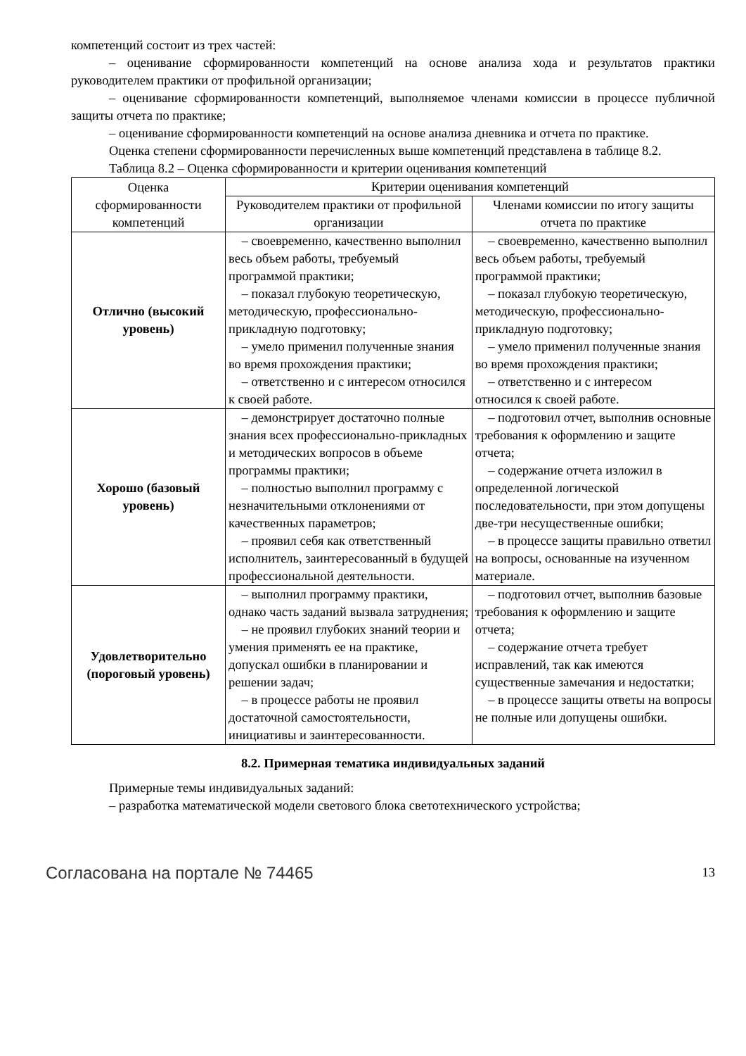компетенций состоит из трех частей:
– оценивание сформированности компетенций на основе анализа хода и результатов практики руководителем практики от профильной организации;
– оценивание сформированности компетенций, выполняемое членами комиссии в процессе публичной защиты отчета по практике;
– оценивание сформированности компетенций на основе анализа дневника и отчета по практике.
Оценка степени сформированности перечисленных выше компетенций представлена в таблице 8.2.
Таблица 8.2 – Оценка сформированности и критерии оценивания компетенций
| Оценка сформированности компетенций | Критерии оценивания компетенций | |
| --- | --- | --- |
| | Руководителем практики от профильной организации | Членами комиссии по итогу защиты отчета по практике |
| Отлично (высокий уровень) | – своевременно, качественно выполнил весь объем работы, требуемый программой практики; – показал глубокую теоретическую, методическую, профессионально-прикладную подготовку; – умело применил полученные знания во время прохождения практики; – ответственно и с интересом относился к своей работе. | – своевременно, качественно выполнил весь объем работы, требуемый программой практики; – показал глубокую теоретическую, методическую, профессионально-прикладную подготовку; – умело применил полученные знания во время прохождения практики; – ответственно и с интересом относился к своей работе. |
| Хорошо (базовый уровень) | – демонстрирует достаточно полные знания всех профессионально-прикладных и методических вопросов в объеме программы практики; – полностью выполнил программу с незначительными отклонениями от качественных параметров; – проявил себя как ответственный исполнитель, заинтересованный в будущей профессиональной деятельности. | – подготовил отчет, выполнив основные требования к оформлению и защите отчета; – содержание отчета изложил в определенной логической последовательности, при этом допущены две-три несущественные ошибки; – в процессе защиты правильно ответил на вопросы, основанные на изученном материале. |
| Удовлетворительно (пороговый уровень) | – выполнил программу практики, однако часть заданий вызвала затруднения; – не проявил глубоких знаний теории и умения применять ее на практике, допускал ошибки в планировании и решении задач; – в процессе работы не проявил достаточной самостоятельности, инициативы и заинтересованности. | – подготовил отчет, выполнив базовые требования к оформлению и защите отчета; – содержание отчета требует исправлений, так как имеются существенные замечания и недостатки; – в процессе защиты ответы на вопросы не полные или допущены ошибки. |
8.2. Примерная тематика индивидуальных заданий
Примерные темы индивидуальных заданий:
– разработка математической модели светового блока светотехнического устройства;
Согласована на портале № 74465 13